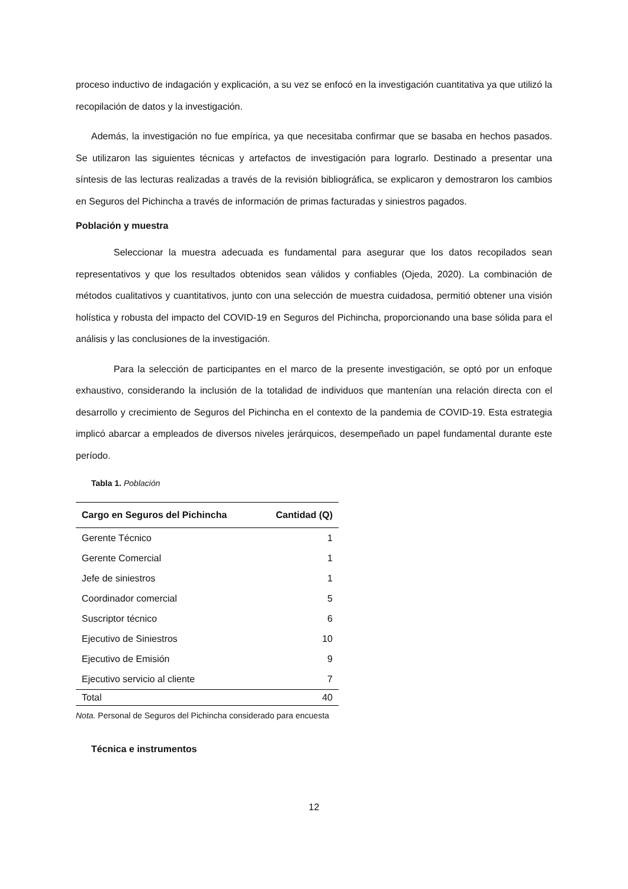proceso inductivo de indagación y explicación, a su vez se enfocó en la investigación cuantitativa ya que utilizó la recopilación de datos y la investigación.
Además, la investigación no fue empírica, ya que necesitaba confirmar que se basaba en hechos pasados. Se utilizaron las siguientes técnicas y artefactos de investigación para lograrlo. Destinado a presentar una síntesis de las lecturas realizadas a través de la revisión bibliográfica, se explicaron y demostraron los cambios en Seguros del Pichincha a través de información de primas facturadas y siniestros pagados.
Población y muestra
Seleccionar la muestra adecuada es fundamental para asegurar que los datos recopilados sean representativos y que los resultados obtenidos sean válidos y confiables (Ojeda, 2020). La combinación de métodos cualitativos y cuantitativos, junto con una selección de muestra cuidadosa, permitió obtener una visión holística y robusta del impacto del COVID-19 en Seguros del Pichincha, proporcionando una base sólida para el análisis y las conclusiones de la investigación.
Para la selección de participantes en el marco de la presente investigación, se optó por un enfoque exhaustivo, considerando la inclusión de la totalidad de individuos que mantenían una relación directa con el desarrollo y crecimiento de Seguros del Pichincha en el contexto de la pandemia de COVID-19. Esta estrategia implicó abarcar a empleados de diversos niveles jerárquicos, desempeñado un papel fundamental durante este período.
Tabla 1. Población
| Cargo en Seguros del Pichincha | Cantidad (Q) |
| --- | --- |
| Gerente Técnico | 1 |
| Gerente Comercial | 1 |
| Jefe de siniestros | 1 |
| Coordinador comercial | 5 |
| Suscriptor técnico | 6 |
| Ejecutivo de Siniestros | 10 |
| Ejecutivo de Emisión | 9 |
| Ejecutivo servicio al cliente | 7 |
| Total | 40 |
Nota. Personal de Seguros del Pichincha considerado para encuesta
Técnica e instrumentos
12